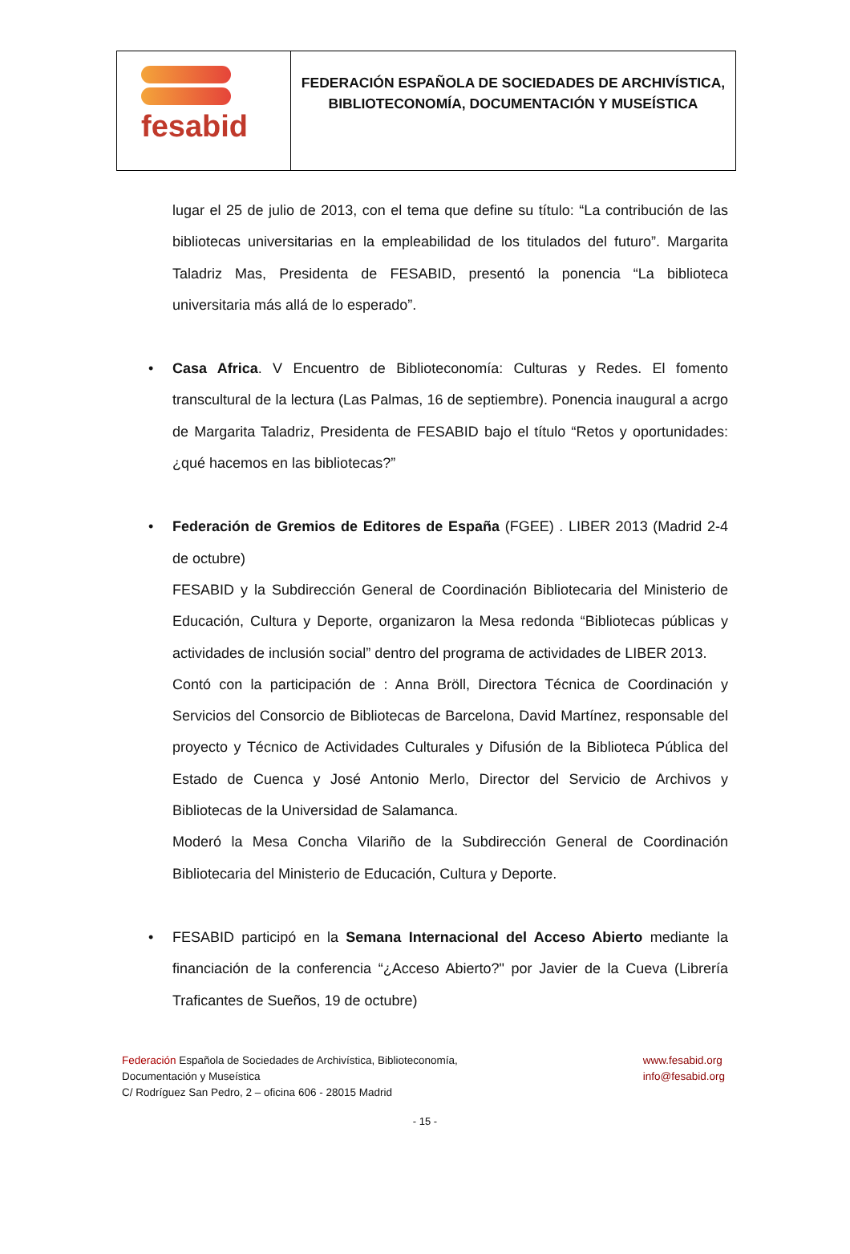fesabid
FEDERACIÓN ESPAÑOLA DE SOCIEDADES DE ARCHIVÍSTICA,
BIBLIOTECONOMÍA, DOCUMENTACIÓN Y MUSEÍSTICA
lugar el 25 de julio de 2013, con el tema que define su título: “La contribución de las bibliotecas universitarias en la empleabilidad de los titulados del futuro”. Margarita Taladriz Mas, Presidenta de FESABID, presentó la ponencia “La biblioteca universitaria más allá de lo esperado”.
• Casa Africa. V Encuentro de Biblioteconomía: Culturas y Redes. El fomento transcultural de la lectura (Las Palmas, 16 de septiembre). Ponencia inaugural a acrgo de Margarita Taladriz, Presidenta de FESABID bajo el título “Retos y oportunidades: ¿qué hacemos en las bibliotecas?”
• Federación de Gremios de Editores de España (FGEE) . LIBER 2013 (Madrid 2-4 de octubre)
FESABID y la Subdirección General de Coordinación Bibliotecaria del Ministerio de Educación, Cultura y Deporte, organizaron la Mesa redonda “Bibliotecas públicas y actividades de inclusión social” dentro del programa de actividades de LIBER 2013.
Contó con la participación de : Anna Bröll, Directora Técnica de Coordinación y Servicios del Consorcio de Bibliotecas de Barcelona, David Martínez, responsable del proyecto y Técnico de Actividades Culturales y Difusión de la Biblioteca Pública del Estado de Cuenca y José Antonio Merlo, Director del Servicio de Archivos y Bibliotecas de la Universidad de Salamanca.
Moderó la Mesa Concha Vilariño de la Subdirección General de Coordinación Bibliotecaria del Ministerio de Educación, Cultura y Deporte.
• FESABID participó en la Semana Internacional del Acceso Abierto mediante la financiación de la conferencia “¿Acceso Abierto?" por Javier de la Cueva (Librería Traficantes de Sueños, 19 de octubre)
Federación Española de Sociedades de Archivística, Biblioteconomía,
Documentación y Museística
C/ Rodríguez San Pedro, 2 – oficina 606 - 28015 Madrid
www.fesabid.org
info@fesabid.org
- 15 -